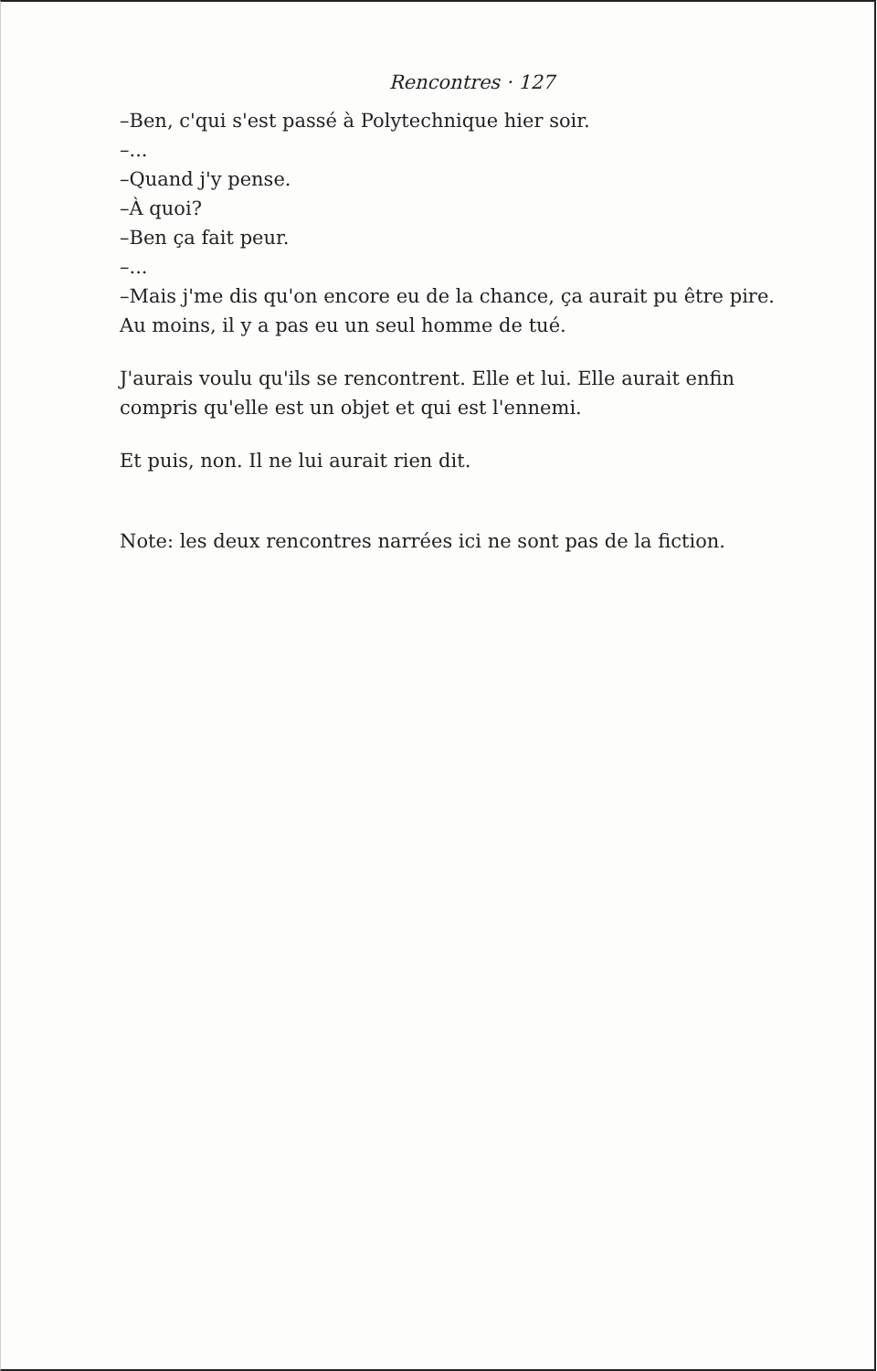Rencontres · 127
–Ben, c'qui s'est passé à Polytechnique hier soir.
–...
–Quand j'y pense.
–À quoi?
–Ben ça fait peur.
–...
–Mais j'me dis qu'on encore eu de la chance, ça aurait pu être pire. Au moins, il y a pas eu un seul homme de tué.
J'aurais voulu qu'ils se rencontrent. Elle et lui. Elle aurait enfin compris qu'elle est un objet et qui est l'ennemi.
Et puis, non. Il ne lui aurait rien dit.
Note: les deux rencontres narrées ici ne sont pas de la fiction.